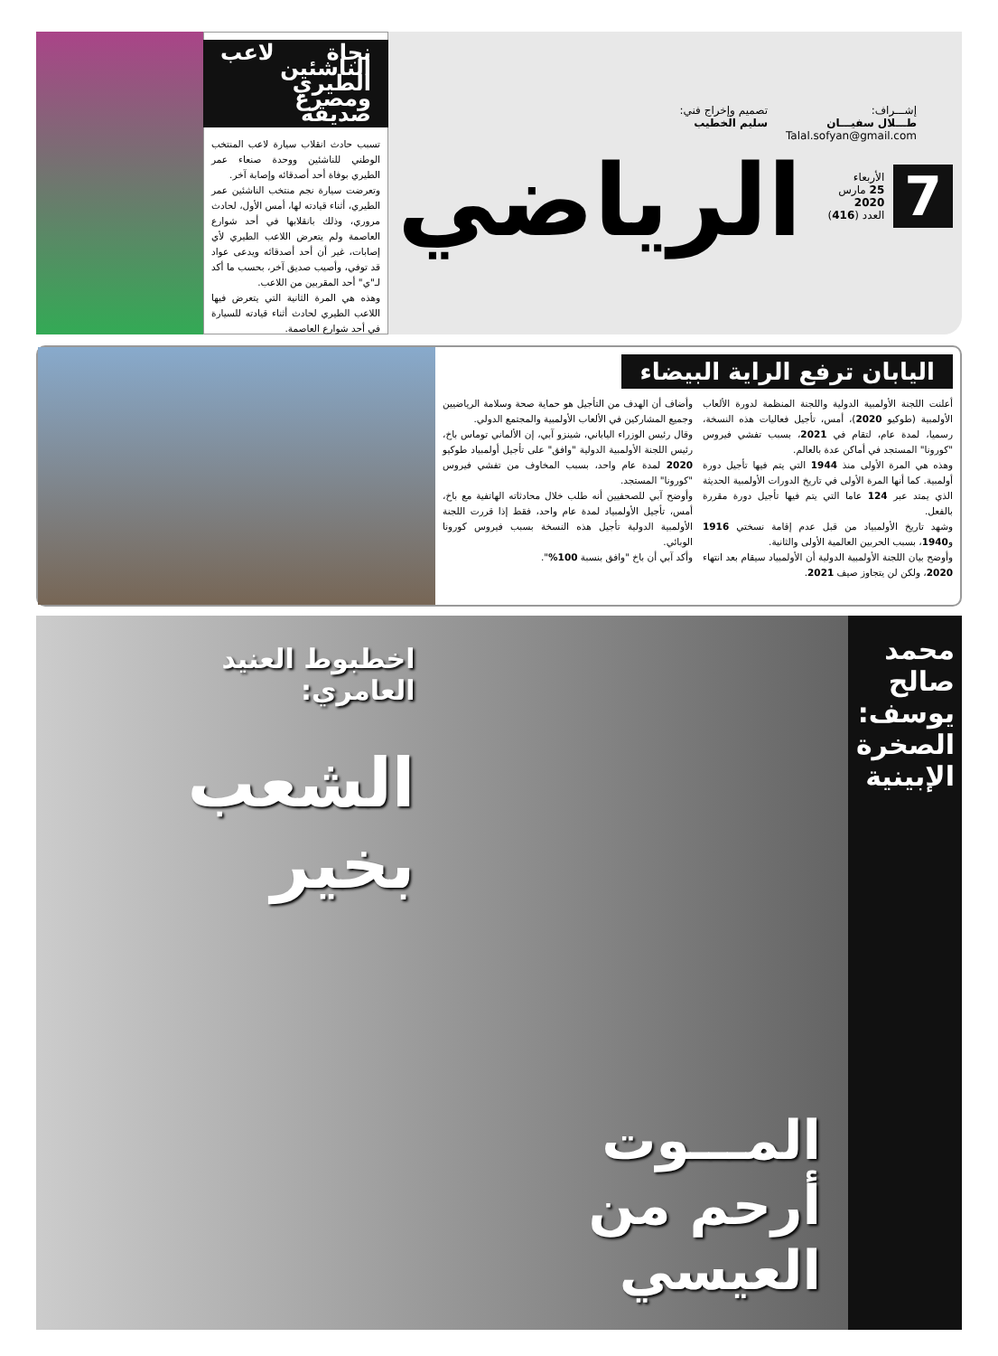إشـــراف:
طـــلال سفيـــان
Talal.sofyan@gmail.com
تصميم وإخراج فني:
سليم الخطيب
7
الأربعاء
25 مارس 2020
العدد (416)
الرياضي
نجاة لاعب الناشئين الطيري ومصرع صديقه
تسبب حادث انقلاب سيارة لاعب المنتخب الوطني للناشئين ووحدة صنعاء عمر الطيري بوفاة أحد أصدقائه وإصابة آخر.
وتعرضت سيارة نجم منتخب الناشئين عمر الطيري، أثناء قيادته لها، أمس الأول، لحادث مروري، وذلك بانقلابها في أحد شوارع العاصمة ولم يتعرض اللاعب الطيري لأي إصابات، غير أن أحد أصدقائه ويدعى عواد قد توفي، وأصيب صديق آخر، بحسب ما أكد لـ"ي" أحد المقربين من اللاعب.
وهذه هي المرة الثانية التي يتعرض فيها اللاعب الطيري لحادث أثناء قيادته للسيارة في أحد شوارع العاصمة.
اليابان ترفع الراية البيضاء
أعلنت اللجنة الأولمبية الدولية واللجنة المنظمة لدورة الألعاب الأولمبية (طوكيو 2020)، أمس، تأجيل فعاليات هذه النسخة، رسميا، لمدة عام، لتقام في 2021، بسبب تفشي فيروس "كورونا" المستجد في أماكن عدة بالعالم.
وهذه هي المرة الأولى منذ 1944 التي يتم فيها تأجيل دورة أولمبية. كما أنها المرة الأولى في تاريخ الدورات الأولمبية الحديثة الذي يمتد عبر 124 عاما التي يتم فيها تأجيل دورة مقررة بالفعل.
وشهد تاريخ الأولمبياد من قبل عدم إقامة نسختي 1916 و1940، بسبب الحربين العالمية الأولى والثانية.
وأوضح بيان اللجنة الأولمبية الدولية أن الأولمبياد سيقام بعد انتهاء 2020، ولكن لن يتجاوز صيف 2021.
وأضاف أن الهدف من التأجيل هو حماية صحة وسلامة الرياضيين وجميع المشاركين في الألعاب الأولمبية والمجتمع الدولي.
وقال رئيس الوزراء الياباني، شينزو آبي، إن الألماني توماس باخ، رئيس اللجنة الأولمبية الدولية "وافق" على تأجيل أولمبياد طوكيو 2020 لمدة عام واحد، بسبب المخاوف من تفشي فيروس "كورونا" المستجد.
وأوضح آبي للصحفيين أنه طلب خلال محادثاته الهاتفية مع باخ، أمس، تأجيل الأولمبياد لمدة عام واحد، فقط إذا قررت اللجنة الأولمبية الدولية تأجيل هذه النسخة بسبب فيروس كورونا الوبائي.
وأكد آبي أن باخ "وافق بنسبة 100%".
محمد صالح يوسف: الصخرة الإبينية
المـــوت
أرحم من
العيسي
اخطبوط العنيد
العامري:
الشعب
بخير